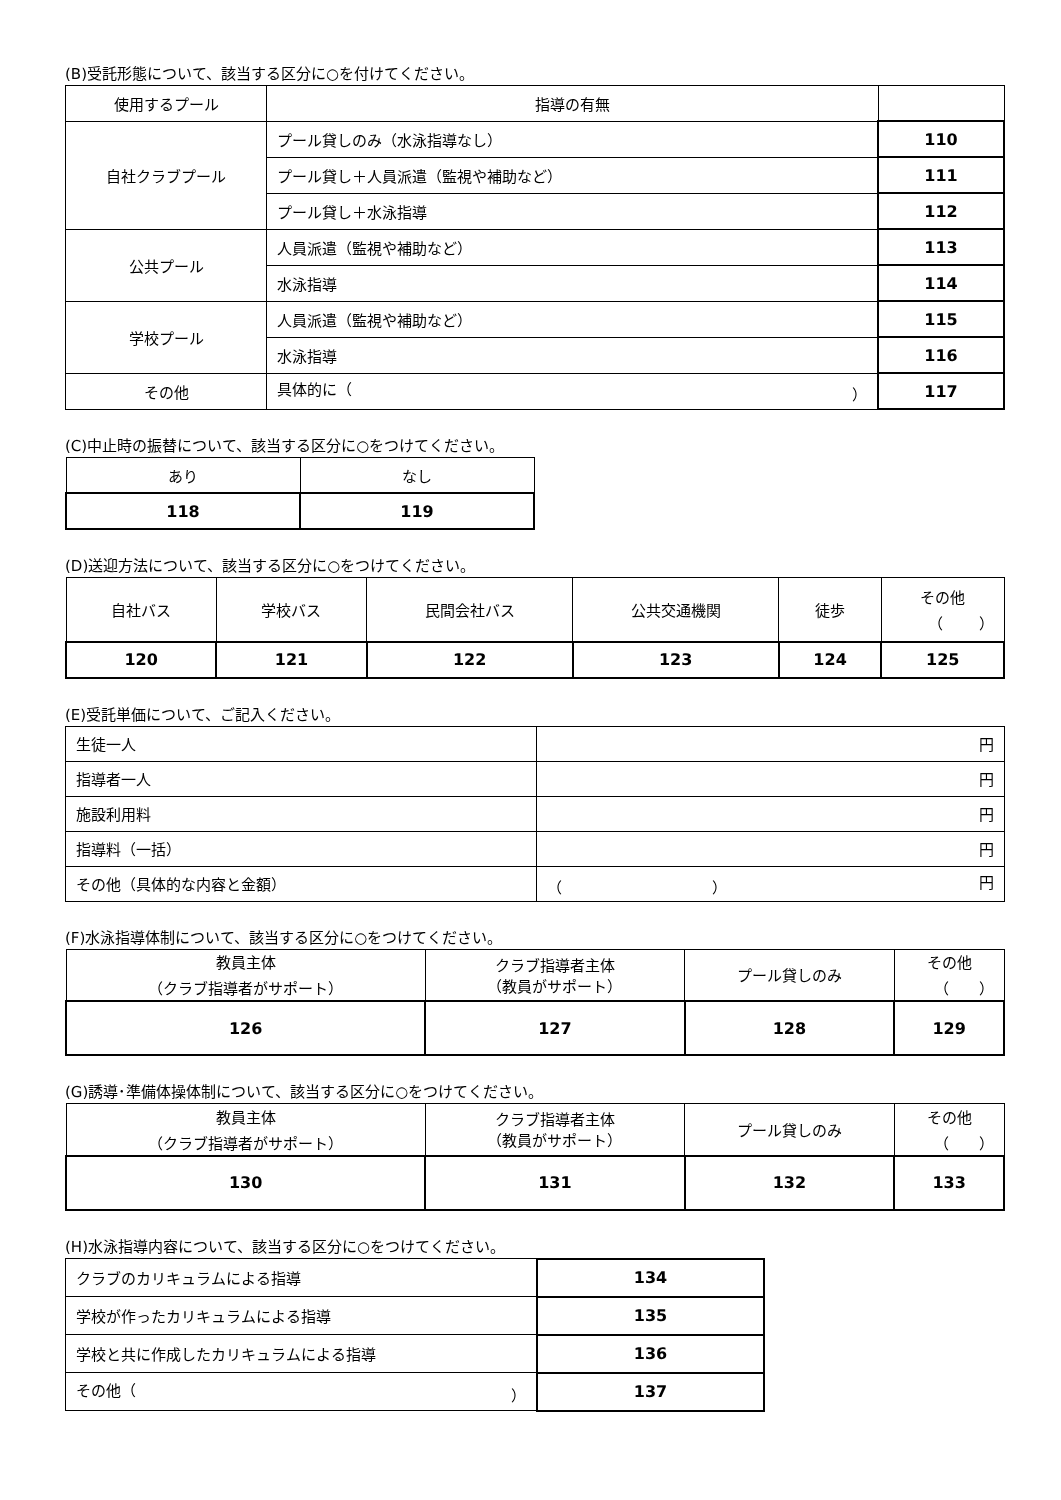(B)受託形態について、該当する区分に○を付けてください。
| 使用するプール | 指導の有無 | |
| --- | --- | --- |
| 自社クラブプール | プール貸しのみ（水泳指導なし） | 110 |
| | プール貸し＋人員派遣（監視や補助など） | 111 |
| | プール貸し＋水泳指導 | 112 |
| 公共プール | 人員派遣（監視や補助など） | 113 |
| | 水泳指導 | 114 |
| 学校プール | 人員派遣（監視や補助など） | 115 |
| | 水泳指導 | 116 |
| その他 | 具体的に（ ） | 117 |
(C)中止時の振替について、該当する区分に○をつけてください。
| あり | なし |
| 118 | 119 |
(D)送迎方法について、該当する区分に○をつけてください。
| 自社バス | 学校バス | 民間会社バス | 公共交通機関 | 徒歩 | その他 （ ） |
| 120 | 121 | 122 | 123 | 124 | 125 |
(E)受託単価について、ご記入ください。
| 生徒一人 | 円 |
| 指導者一人 | 円 |
| 施設利用料 | 円 |
| 指導料（一括） | 円 |
| その他（具体的な内容と金額） | （ ） 円 |
(F)水泳指導体制について、該当する区分に○をつけてください。
| 教員主体 （クラブ指導者がサポート） | クラブ指導者主体 （教員がサポート） | プール貸しのみ | その他 （ ） |
| 126 | 127 | 128 | 129 |
(G)誘導･準備体操体制について、該当する区分に○をつけてください。
| 教員主体 （クラブ指導者がサポート） | クラブ指導者主体 （教員がサポート） | プール貸しのみ | その他 （ ） |
| 130 | 131 | 132 | 133 |
(H)水泳指導内容について、該当する区分に○をつけてください。
| クラブのカリキュラムによる指導 | 134 |
| 学校が作ったカリキュラムによる指導 | 135 |
| 学校と共に作成したカリキュラムによる指導 | 136 |
| その他（ ） | 137 |